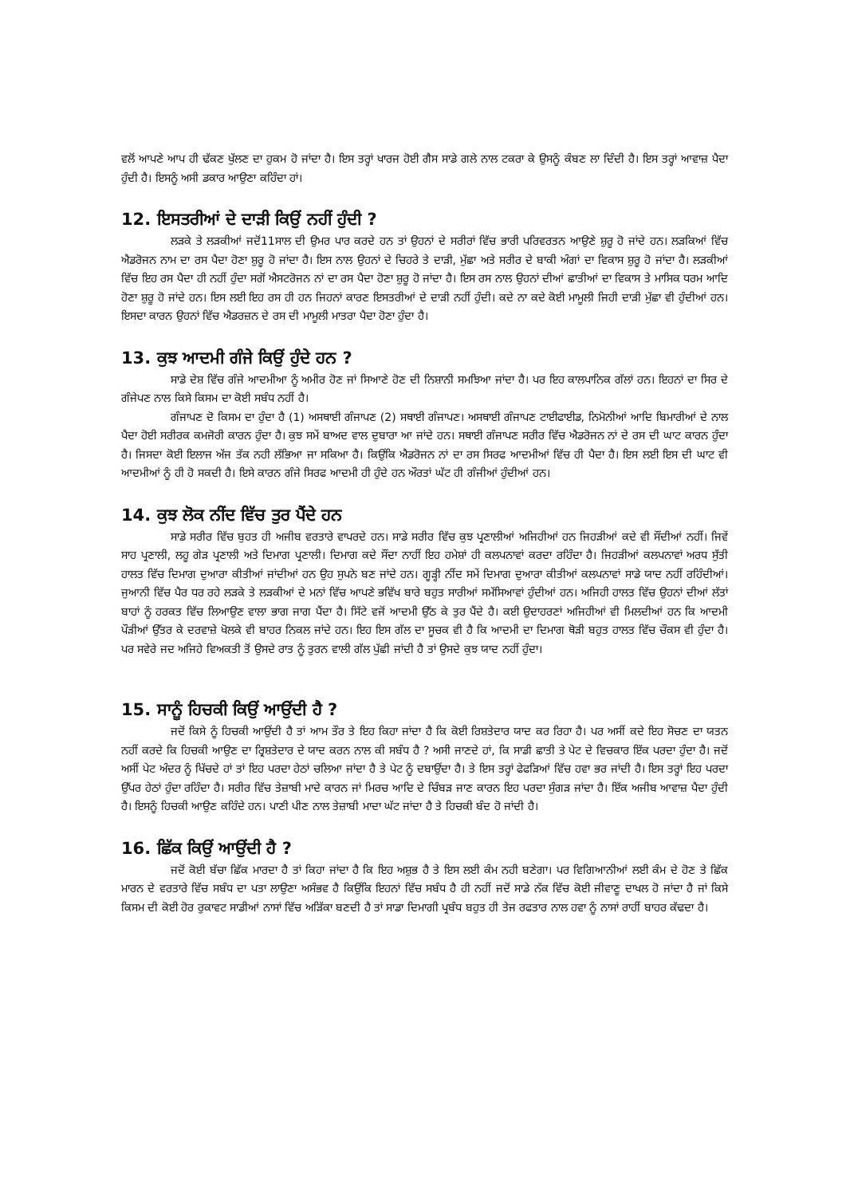ਵਲੋਂ ਆਪਣੇ ਆਪ ਹੀ ਢੱਕਣ ਖੁੱਲਣ ਦਾ ਹੁਕਮ ਹੋ ਜਾਂਦਾ ਹੈ। ਇਸ ਤਰ੍ਹਾਂ ਖਾਰਜ ਹੋਈ ਗੈਸ ਸਾਡੇ ਗਲੇ ਨਾਲ ਟਕਰਾ ਕੇ ਉਸਨੂੰ ਕੰਬਣ ਲਾ ਦਿੰਦੀ ਹੈ। ਇਸ ਤਰ੍ਹਾਂ ਆਵਾਜ਼ ਪੈਦਾ ਹੁੰਦੀ ਹੈ। ਇਸਨੂੰ ਅਸੀ ਡਕਾਰ ਆਉਣਾ ਕਹਿੰਦਾ ਹਾਂ।
12. ਇਸਤਰੀਆਂ ਦੇ ਦਾੜੀ ਕਿਉਂ ਨਹੀਂ ਹੁੰਦੀ ?
ਲੜਕੇ ਤੇ ਲੜਕੀਆਂ ਜਦੋਂ11ਸਾਲ ਦੀ ਉਮਰ ਪਾਰ ਕਰਦੇ ਹਨ ਤਾਂ ਉਹਨਾਂ ਦੇ ਸਰੀਰਾਂ ਵਿੱਚ ਭਾਰੀ ਪਰਿਵਰਤਨ ਆਉਣੇ ਸ਼ੁਰੂ ਹੋ ਜਾਂਦੇ ਹਨ। ਲੜਕਿਆਂ ਵਿੱਚ ਐਡਰੋਜਨ ਨਾਮ ਦਾ ਰਸ ਪੈਦਾ ਹੋਣਾ ਸ਼ੁਰੂ ਹੋ ਜਾਂਦਾ ਹੈ। ਇਸ ਨਾਲ ਉਹਨਾਂ ਦੇ ਚਿਹਰੇ ਤੇ ਦਾੜੀ, ਮੁੱਛਾ ਅਤੇ ਸਰੀਰ ਦੇ ਬਾਕੀ ਅੰਗਾਂ ਦਾ ਵਿਕਾਸ ਸ਼ੁਰੂ ਹੋ ਜਾਂਦਾ ਹੈ। ਲੜਕੀਆਂ ਵਿੱਚ ਇਹ ਰਸ ਪੈਦਾ ਹੀ ਨਹੀਂ ਹੁੰਦਾ ਸਗੋਂ ਐਸਟਰੋਜਨ ਨਾਂ ਦਾ ਰਸ ਪੈਦਾ ਹੋਣਾ ਸ਼ੁਰੂ ਹੋ ਜਾਂਦਾ ਹੈ। ਇਸ ਰਸ ਨਾਲ ਉਹਨਾਂ ਦੀਆਂ ਛਾਤੀਆਂ ਦਾ ਵਿਕਾਸ ਤੇ ਮਾਸਿਕ ਧਰਮ ਆਦਿ ਹੋਣਾ ਸ਼ੁਰੂ ਹੋ ਜਾਂਦੇ ਹਨ। ਇਸ ਲਈ ਇਹ ਰਸ ਹੀ ਹਨ ਜਿਹਨਾਂ ਕਾਰਣ ਇਸਤਰੀਆਂ ਦੇ ਦਾੜੀ ਨਹੀਂ ਹੁੰਦੀ। ਕਦੇ ਨਾ ਕਦੇ ਕੋਈ ਮਾਮੂਲੀ ਜਿਹੀ ਦਾੜੀ ਮੁੱਛਾ ਵੀ ਹੁੰਦੀਆਂ ਹਨ। ਇਸਦਾ ਕਾਰਨ ਉਹਨਾਂ ਵਿੱਚ ਐਡਰਜ਼ਨ ਦੇ ਰਸ ਦੀ ਮਾਮੂਲੀ ਮਾਤਰਾ ਪੈਦਾ ਹੋਣਾ ਹੁੰਦਾ ਹੈ।
13. ਕੁਝ ਆਦਮੀ ਗੰਜੇ ਕਿਉਂ ਹੁੰਦੇ ਹਨ ?
ਸਾਡੇ ਦੇਸ਼ ਵਿੱਚ ਗੰਜੇ ਆਦਮੀਆ ਨੂੰ ਅਮੀਰ ਹੋਣ ਜਾਂ ਸਿਆਣੇ ਹੋਣ ਦੀ ਨਿਸ਼ਾਨੀ ਸਮਝਿਆ ਜਾਂਦਾ ਹੈ। ਪਰ ਇਹ ਕਾਲਪਾਨਿਕ ਗੱਲਾਂ ਹਨ। ਇਹਨਾਂ ਦਾ ਸਿਰ ਦੇ ਗੰਜੇਪਣ ਨਾਲ ਕਿਸੇ ਕਿਸਮ ਦਾ ਕੋਈ ਸਬੰਧ ਨਹੀਂ ਹੈ।
ਗੰਜਾਪਣ ਦੋ ਕਿਸਮ ਦਾ ਹੁੰਦਾ ਹੈ (1) ਅਸਥਾਈ ਗੰਜਾਪਣ (2) ਸਥਾਈ ਗੰਜਾਪਣ। ਅਸਥਾਈ ਗੰਜਾਪਣ ਟਾਈਫਾਈਡ, ਨਿਮੋਨੀਆਂ ਆਦਿ ਬਿਮਾਰੀਆਂ ਦੇ ਨਾਲ ਪੈਦਾ ਹੋਈ ਸਰੀਰਕ ਕਮਜੋਰੀ ਕਾਰਨ ਹੁੰਦਾ ਹੈ। ਕੁਝ ਸਮੇਂ ਬਾਅਦ ਵਾਲ ਦੁਬਾਰਾ ਆ ਜਾਂਦੇ ਹਨ। ਸਥਾਈ ਗੰਜਾਪਣ ਸਰੀਰ ਵਿੱਚ ਐਡਰੋਜਨ ਨਾਂ ਦੇ ਰਸ ਦੀ ਘਾਟ ਕਾਰਨ ਹੁੰਦਾ ਹੈ। ਜਿਸਦਾ ਕੋਈ ਇਲਾਜ ਅੱਜ ਤੱਕ ਨਹੀ ਲੱਭਿਆ ਜਾ ਸਕਿਆ ਹੈ। ਕਿਉਂਕਿ ਐਡਰੋਜਨ ਨਾਂ ਦਾ ਰਸ ਸਿਰਫ ਆਦਮੀਆਂ ਵਿੱਚ ਹੀ ਪੈਦਾ ਹੈ। ਇਸ ਲਈ ਇਸ ਦੀ ਘਾਟ ਵੀ ਆਦਮੀਆਂ ਨੂੰ ਹੀ ਹੋ ਸਕਦੀ ਹੈ। ਇਸੇ ਕਾਰਨ ਗੰਜੇ ਸਿਰਫ ਆਦਮੀ ਹੀ ਹੁੰਦੇ ਹਨ ਔਰਤਾਂ ਘੱਟ ਹੀ ਗੰਜੀਆਂ ਹੁੰਦੀਆਂ ਹਨ।
14. ਕੁਝ ਲੋਕ ਨੀਂਦ ਵਿੱਚ ਤੁਰ ਪੈਂਦੇ ਹਨ
ਸਾਡੇ ਸਰੀਰ ਵਿੱਚ ਬੁਹਤ ਹੀ ਅਜੀਬ ਵਰਤਾਰੇ ਵਾਪਰਦੇ ਹਨ। ਸਾਡੇ ਸਰੀਰ ਵਿੱਚ ਕੁਝ ਪ੍ਰਣਾਲੀਆਂ ਅਜਿਹੀਆਂ ਹਨ ਜਿਹੜੀਆਂ ਕਦੇ ਵੀ ਸੌਂਦੀਆਂ ਨਹੀਂ। ਜਿਵੇਂ ਸਾਹ ਪ੍ਰਣਾਲੀ, ਲਹੂ ਗੇੜ ਪ੍ਰਣਾਲੀ ਅਤੇ ਦਿਮਾਗ ਪ੍ਰਣਾਲੀ। ਦਿਮਾਗ ਕਦੇ ਸੌਂਦਾ ਨਾਹੀਂ ਇਹ ਹਮੇਸ਼ਾਂ ਹੀ ਕਲਪਨਾਵਾਂ ਕਰਦਾ ਰਹਿੰਦਾ ਹੈ। ਜਿਹੜੀਆਂ ਕਲਪਨਾਵਾਂ ਅਰਧ ਸੁੱਤੀ ਹਾਲਤ ਵਿੱਚ ਦਿਮਾਗ ਦੁਆਰਾ ਕੀਤੀਆਂ ਜਾਂਦੀਆਂ ਹਨ ਉਹ ਸੁਪਨੇ ਬਣ ਜਾਂਦੇ ਹਨ। ਗੂੜ੍ਹੀ ਨੀਂਦ ਸਮੇਂ ਦਿਮਾਗ ਦੁਆਰਾ ਕੀਤੀਆਂ ਕਲਪਨਾਵਾਂ ਸਾਡੇ ਯਾਦ ਨਹੀਂ ਰਹਿੰਦੀਆਂ। ਜੁਆਨੀ ਵਿੱਚ ਪੈਰ ਧਰ ਰਹੇ ਲੜਕੇ ਤੇ ਲੜਕੀਆਂ ਦੇ ਮਨਾਂ ਵਿੱਚ ਆਪਣੇ ਭਵਿੱਖ ਬਾਰੇ ਬਹੁਤ ਸਾਰੀਆਂ ਸਮੱਸਿਆਵਾਂ ਹੁੰਦੀਆਂ ਹਨ। ਅਜਿਹੀ ਹਾਲਤ ਵਿੱਚ ਉਹਨਾਂ ਦੀਆਂ ਲੱਤਾਂ ਬਾਹਾਂ ਨੂੰ ਹਰਕਤ ਵਿੱਚ ਲਿਆਉਣ ਵਾਲਾ ਭਾਗ ਜਾਗ ਪੈਂਦਾ ਹੈ। ਸਿੱਟੇ ਵਜੋਂ ਆਦਮੀ ਉੱਠ ਕੇ ਤੁਰ ਪੈਂਦੇ ਹੈ। ਕਈ ਉਦਾਹਰਣਾਂ ਅਜਿਹੀਆਂ ਵੀ ਮਿਲਦੀਆਂ ਹਨ ਕਿ ਆਦਮੀ ਪੌੜੀਆਂ ਉੱਤਰ ਕੇ ਦਰਵਾਜ਼ੇ ਖੋਲਕੇ ਵੀ ਬਾਹਰ ਨਿਕਲ ਜਾਂਦੇ ਹਨ। ਇਹ ਇਸ ਗੱਲ ਦਾ ਸੂਚਕ ਵੀ ਹੈ ਕਿ ਆਦਮੀ ਦਾ ਦਿਮਾਗ ਥੋੜੀ ਬਹੁਤ ਹਾਲਤ ਵਿੱਚ ਚੌਕਸ ਵੀ ਹੁੰਦਾ ਹੈ। ਪਰ ਸਵੇਰੇ ਜਦ ਅਜਿਹੇ ਵਿਅਕਤੀ ਤੋਂ ਉਸਦੇ ਰਾਤ ਨੂੰ ਤੁਰਨ ਵਾਲੀ ਗੱਲ ਪੁੱਛੀ ਜਾਂਦੀ ਹੈ ਤਾਂ ਉਸਦੇ ਕੁਝ ਯਾਦ ਨਹੀਂ ਹੁੰਦਾ।
15. ਸਾਨੂੰ ਹਿਚਕੀ ਕਿਉਂ ਆਉਂਦੀ ਹੈ ?
ਜਦੋਂ ਕਿਸੇ ਨੂੰ ਹਿਚਕੀ ਆਉਂਦੀ ਹੈ ਤਾਂ ਆਮ ਤੌਰ ਤੇ ਇਹ ਕਿਹਾ ਜਾਂਦਾ ਹੈ ਕਿ ਕੋਈ ਰਿਸ਼ਤੇਦਾਰ ਯਾਦ ਕਰ ਰਿਹਾ ਹੈ। ਪਰ ਅਸੀਂ ਕਦੇ ਇਹ ਸੋਚਣ ਦਾ ਯਤਨ ਨਹੀਂ ਕਰਦੇ ਕਿ ਹਿਚਕੀ ਆਉਣ ਦਾ ਰ੍ਰਿਸ਼ਤੇਦਾਰ ਦੇ ਯਾਦ ਕਰਨ ਨਾਲ ਕੀ ਸਬੰਧ ਹੈ ? ਅਸੀ ਜਾਣਦੇ ਹਾਂ, ਕਿ ਸਾਡੀ ਛਾਤੀ ਤੇ ਪੇਟ ਦੇ ਵਿਚਕਾਰ ਇੱਕ ਪਰਦਾ ਹੁੰਦਾ ਹੈ। ਜਦੋਂ ਅਸੀਂ ਪੇਟ ਅੰਦਰ ਨੂੰ ਖਿੱਚਦੇ ਹਾਂ ਤਾਂ ਇਹ ਪਰਦਾ ਹੇਠਾਂ ਚਲਿਆ ਜਾਂਦਾ ਹੈ ਤੇ ਪੇਟ ਨੂੰ ਦਬਾਉਂਦਾ ਹੈ। ਤੇ ਇਸ ਤਰ੍ਹਾਂ ਫੇਫੜਿਆਂ ਵਿੱਚ ਹਵਾ ਭਰ ਜਾਂਦੀ ਹੈ। ਇਸ ਤਰ੍ਹਾਂ ਇਹ ਪਰਦਾ ਉੱਪਰ ਹੇਠਾਂ ਹੁੰਦਾ ਰਹਿੰਦਾ ਹੈ। ਸਰੀਰ ਵਿੱਚ ਤੇਜ਼ਾਬੀ ਮਾਦੇ ਕਾਰਨ ਜਾਂ ਮਿਰਚ ਆਦਿ ਦੇ ਚਿੰਬੜ ਜਾਣ ਕਾਰਨ ਇਹ ਪਰਦਾ ਸੁੰਗੜ ਜਾਂਦਾ ਹੈ। ਇੱਕ ਅਜੀਬ ਆਵਾਜ਼ ਪੈਦਾ ਹੁੰਦੀ ਹੈ। ਇਸਨੂੰ ਹਿਚਕੀ ਆਉਣ ਕਹਿੰਦੇ ਹਨ। ਪਾਣੀ ਪੀਣ ਨਾਲ ਤੇਜ਼ਾਬੀ ਮਾਦਾ ਘੱਟ ਜਾਂਦਾ ਹੈ ਤੇ ਹਿਚਕੀ ਬੰਦ ਹੋ ਜਾਂਦੀ ਹੈ।
16. ਛਿੱਕ ਕਿਉਂ ਆਉਂਦੀ ਹੈ ?
ਜਦੋਂ ਕੋਈ ਬੱਚਾ ਛਿੱਕ ਮਾਰਦਾ ਹੈ ਤਾਂ ਕਿਹਾ ਜਾਂਦਾ ਹੈ ਕਿ ਇਹ ਅਸ਼ੁਭ ਹੈ ਤੇ ਇਸ ਲਈ ਕੰਮ ਨਹੀ ਬਣੇਗਾ। ਪਰ ਵਿਗਿਆਨੀਆਂ ਲਈ ਕੰਮ ਦੇ ਹੋਣ ਤੇ ਛਿੱਕ ਮਾਰਨ ਦੇ ਵਰਤਾਰੇ ਵਿੱਚ ਸਬੰਧ ਦਾ ਪਤਾ ਲਾਉਣਾ ਅਸੰਭਵ ਹੈ ਕਿਉਂਕਿ ਇਹਨਾਂ ਵਿੱਚ ਸਬੰਧ ਹੈ ਹੀ ਨਹੀਂ ਜਦੋਂ ਸਾਡੇ ਨੱਕ ਵਿੱਚ ਕੋਈ ਜੀਵਾਣੂ ਦਾਖਲ ਹੋ ਜਾਂਦਾ ਹੈ ਜਾਂ ਕਿਸੇ ਕਿਸਮ ਦੀ ਕੋਈ ਹੋਰ ਰੁਕਾਵਟ ਸਾਡੀਆਂ ਨਾਸਾਂ ਵਿੱਚ ਅੜਿੱਕਾ ਬਣਦੀ ਹੈ ਤਾਂ ਸਾਡਾ ਦਿਮਾਗੀ ਪ੍ਰਬੰਧ ਬਹੁਤ ਹੀ ਤੇਜ ਰਫਤਾਰ ਨਾਲ ਹਵਾ ਨੂੰ ਨਾਸਾਂ ਰਾਹੀਂ ਬਾਹਰ ਕੱਢਦਾ ਹੈ।